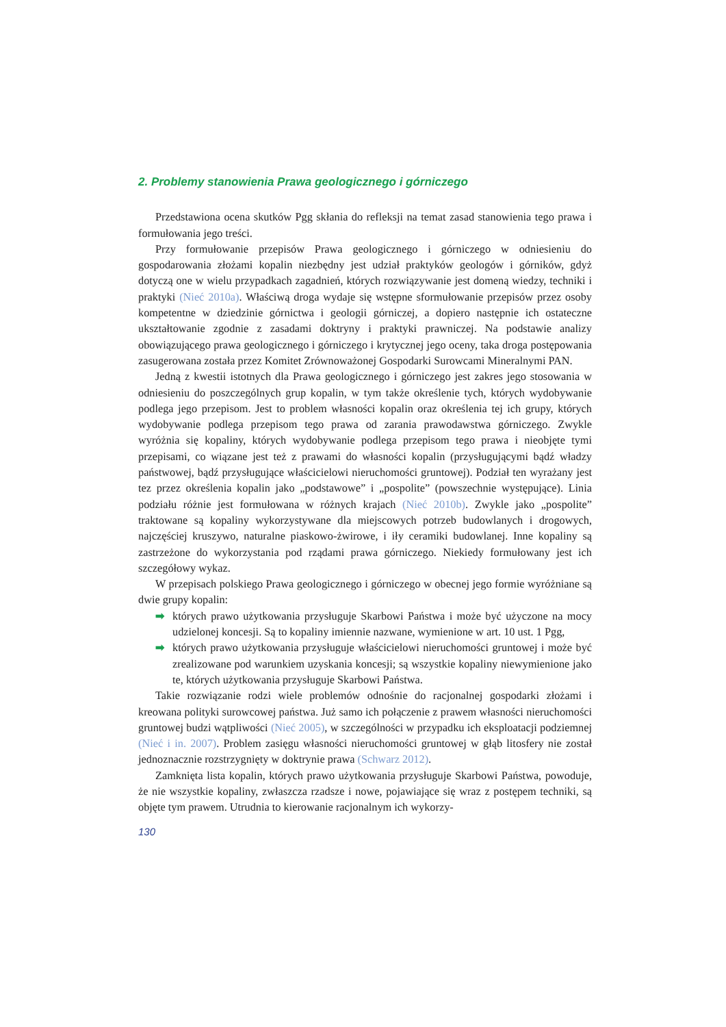2. Problemy stanowienia Prawa geologicznego i górniczego
Przedstawiona ocena skutków Pgg skłania do refleksji na temat zasad stanowienia tego prawa i formułowania jego treści.
Przy formułowanie przepisów Prawa geologicznego i górniczego w odniesieniu do gospodarowania złożami kopalin niezbędny jest udział praktyków geologów i górników, gdyż dotyczą one w wielu przypadkach zagadnień, których rozwiązywanie jest domeną wiedzy, techniki i praktyki (Nieć 2010a). Właściwą droga wydaje się wstępne sformułowanie przepisów przez osoby kompetentne w dziedzinie górnictwa i geologii górniczej, a dopiero następnie ich ostateczne ukształtowanie zgodnie z zasadami doktryny i praktyki prawniczej. Na podstawie analizy obowiązującego prawa geologicznego i górniczego i krytycznej jego oceny, taka droga postępowania zasugerowana została przez Komitet Zrównoważonej Gospodarki Surowcami Mineralnymi PAN.
Jedną z kwestii istotnych dla Prawa geologicznego i górniczego jest zakres jego stosowania w odniesieniu do poszczególnych grup kopalin, w tym także określenie tych, których wydobywanie podlega jego przepisom. Jest to problem własności kopalin oraz określenia tej ich grupy, których wydobywanie podlega przepisom tego prawa od zarania prawodawstwa górniczego. Zwykle wyróżnia się kopaliny, których wydobywanie podlega przepisom tego prawa i nieobjęte tymi przepisami, co wiązane jest też z prawami do własności kopalin (przysługującymi bądź władzy państwowej, bądź przysługujące właścicielowi nieruchomości gruntowej). Podział ten wyrażany jest tez przez określenia kopalin jako „podstawowe” i „pospolite” (powszechnie występujące). Linia podziału różnie jest formułowana w różnych krajach (Nieć 2010b). Zwykle jako „pospolite” traktowane są kopaliny wykorzystywane dla miejscowych potrzeb budowlanych i drogowych, najczęściej kruszywo, naturalne piaskowo-żwirowe, i iły ceramiki budowlanej. Inne kopaliny są zastrzeżone do wykorzystania pod rządami prawa górniczego. Niekiedy formułowany jest ich szczegółowy wykaz.
W przepisach polskiego Prawa geologicznego i górniczego w obecnej jego formie wyróżniane są dwie grupy kopalin:
➡ których prawo użytkowania przysługuje Skarbowi Państwa i może być użyczone na mocy udzielonej koncesji. Są to kopaliny imiennie nazwane, wymienione w art. 10 ust. 1 Pgg,
➡ których prawo użytkowania przysługuje właścicielowi nieruchomości gruntowej i może być zrealizowane pod warunkiem uzyskania koncesji; są wszystkie kopaliny niewymienione jako te, których użytkowania przysługuje Skarbowi Państwa.
Takie rozwiązanie rodzi wiele problemów odnośnie do racjonalnej gospodarki złożami i kreowana polityki surowcowej państwa. Już samo ich połączenie z prawem własności nieruchomości gruntowej budzi wątpliwości (Nieć 2005), w szczególności w przypadku ich eksploatacji podziemnej (Nieć i in. 2007). Problem zasięgu własności nieruchomości gruntowej w głąb litosfery nie został jednoznacznie rozstrzygnięty w doktrynie prawa (Schwarz 2012).
Zamknięta lista kopalin, których prawo użytkowania przysługuje Skarbowi Państwa, powoduje, że nie wszystkie kopaliny, zwłaszcza rzadsze i nowe, pojawiające się wraz z postępem techniki, są objęte tym prawem. Utrudnia to kierowanie racjonalnym ich wykorzy-
130